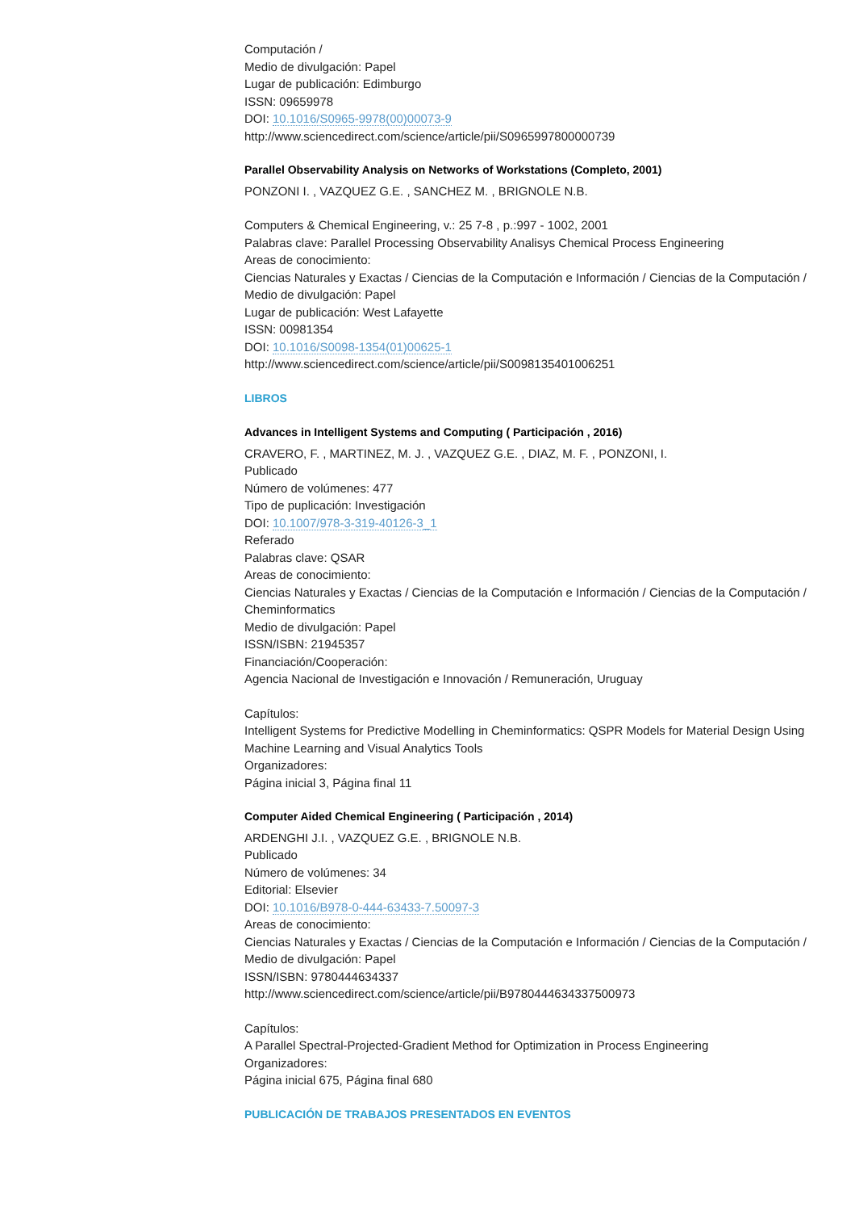Computación /
Medio de divulgación: Papel
Lugar de publicación: Edimburgo
ISSN: 09659978
DOI: 10.1016/S0965-9978(00)00073-9
http://www.sciencedirect.com/science/article/pii/S0965997800000739
Parallel Observability Analysis on Networks of Workstations (Completo, 2001)
PONZONI I. , VAZQUEZ G.E. , SANCHEZ M. , BRIGNOLE N.B.
Computers & Chemical Engineering, v.: 25 7-8 , p.:997 - 1002, 2001
Palabras clave: Parallel Processing Observability Analisys Chemical Process Engineering
Areas de conocimiento:
Ciencias Naturales y Exactas / Ciencias de la Computación e Información / Ciencias de la Computación /
Medio de divulgación: Papel
Lugar de publicación: West Lafayette
ISSN: 00981354
DOI: 10.1016/S0098-1354(01)00625-1
http://www.sciencedirect.com/science/article/pii/S0098135401006251
LIBROS
Advances in Intelligent Systems and Computing ( Participación , 2016)
CRAVERO, F. , MARTINEZ, M. J. , VAZQUEZ G.E. , DIAZ, M. F. , PONZONI, I.
Publicado
Número de volúmenes: 477
Tipo de puplicación: Investigación
DOI: 10.1007/978-3-319-40126-3_1
Referado
Palabras clave: QSAR
Areas de conocimiento:
Ciencias Naturales y Exactas / Ciencias de la Computación e Información / Ciencias de la Computación / Cheminformatics
Medio de divulgación: Papel
ISSN/ISBN: 21945357
Financiación/Cooperación:
Agencia Nacional de Investigación e Innovación / Remuneración, Uruguay
Capítulos:
Intelligent Systems for Predictive Modelling in Cheminformatics: QSPR Models for Material Design Using Machine Learning and Visual Analytics Tools
Organizadores:
Página inicial 3, Página final 11
Computer Aided Chemical Engineering ( Participación , 2014)
ARDENGHI J.I. , VAZQUEZ G.E. , BRIGNOLE N.B.
Publicado
Número de volúmenes: 34
Editorial: Elsevier
DOI: 10.1016/B978-0-444-63433-7.50097-3
Areas de conocimiento:
Ciencias Naturales y Exactas / Ciencias de la Computación e Información / Ciencias de la Computación /
Medio de divulgación: Papel
ISSN/ISBN: 9780444634337
http://www.sciencedirect.com/science/article/pii/B9780444634337500973
Capítulos:
A Parallel Spectral-Projected-Gradient Method for Optimization in Process Engineering
Organizadores:
Página inicial 675, Página final 680
PUBLICACIÓN DE TRABAJOS PRESENTADOS EN EVENTOS